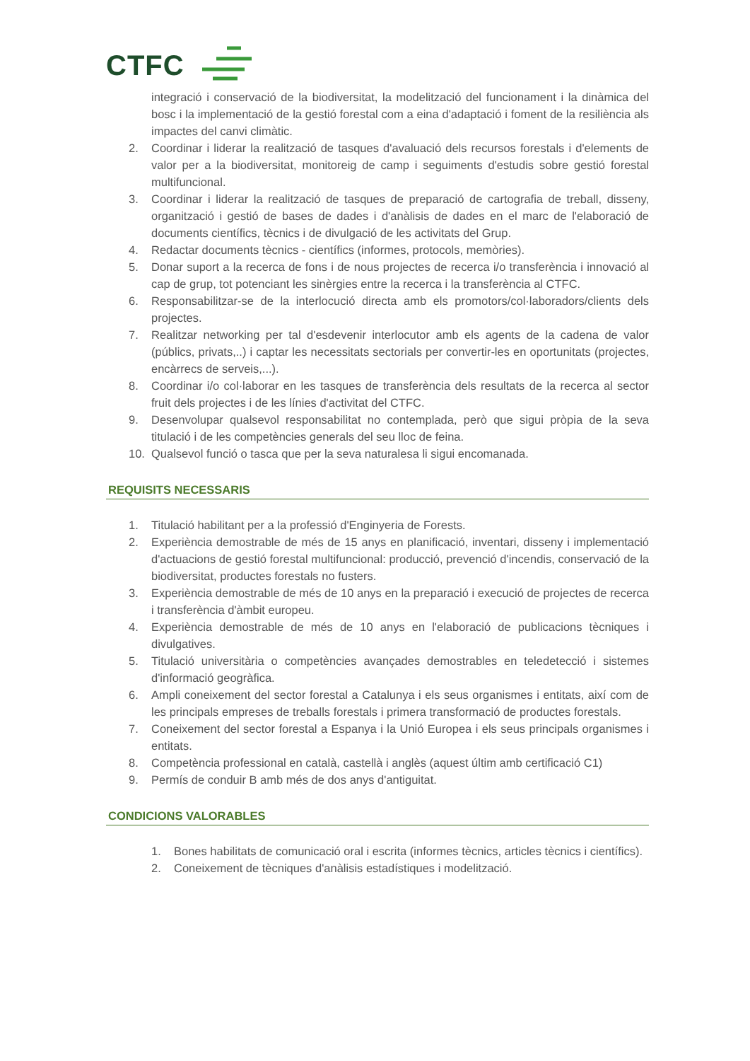CTFC
integració i conservació de la biodiversitat, la modelització del funcionament i la dinàmica del bosc i la implementació de la gestió forestal com a eina d'adaptació i foment de la resiliència als impactes del canvi climàtic.
2. Coordinar i liderar la realització de tasques d'avaluació dels recursos forestals i d'elements de valor per a la biodiversitat, monitoreig de camp i seguiments d'estudis sobre gestió forestal multifuncional.
3. Coordinar i liderar la realització de tasques de preparació de cartografia de treball, disseny, organització i gestió de bases de dades i d'anàlisis de dades en el marc de l'elaboració de documents científics, tècnics i de divulgació de les activitats del Grup.
4. Redactar documents tècnics - científics (informes, protocols, memòries).
5. Donar suport a la recerca de fons i de nous projectes de recerca i/o transferència i innovació al cap de grup, tot potenciant les sinèrgies entre la recerca i la transferència al CTFC.
6. Responsabilitzar-se de la interlocució directa amb els promotors/col·laboradors/clients dels projectes.
7. Realitzar networking per tal d'esdevenir interlocutor amb els agents de la cadena de valor (públics, privats,..) i captar les necessitats sectorials per convertir-les en oportunitats (projectes, encàrrecs de serveis,...).
8. Coordinar i/o col·laborar en les tasques de transferència dels resultats de la recerca al sector fruit dels projectes i de les línies d'activitat del CTFC.
9. Desenvolupar qualsevol responsabilitat no contemplada, però que sigui pròpia de la seva titulació i de les competències generals del seu lloc de feina.
10. Qualsevol funció o tasca que per la seva naturalesa li sigui encomanada.
REQUISITS NECESSARIS
1. Titulació habilitant per a la professió d'Enginyeria de Forests.
2. Experiència demostrable de més de 15 anys en planificació, inventari, disseny i implementació d'actuacions de gestió forestal multifuncional: producció, prevenció d'incendis, conservació de la biodiversitat, productes forestals no fusters.
3. Experiència demostrable de més de 10 anys en la preparació i execució de projectes de recerca i transferència d'àmbit europeu.
4. Experiència demostrable de més de 10 anys en l'elaboració de publicacions tècniques i divulgatives.
5. Titulació universitària o competències avançades demostrables en teledetecció i sistemes d'informació geogràfica.
6. Ampli coneixement del sector forestal a Catalunya i els seus organismes i entitats, així com de les principals empreses de treballs forestals i primera transformació de productes forestals.
7. Coneixement del sector forestal a Espanya i la Unió Europea i els seus principals organismes i entitats.
8. Competència professional en català, castellà i anglès (aquest últim amb certificació C1)
9. Permís de conduir B amb més de dos anys d'antiguitat.
CONDICIONS VALORABLES
1. Bones habilitats de comunicació oral i escrita (informes tècnics, articles tècnics i científics).
2. Coneixement de tècniques d'anàlisis estadístiques i modelització.